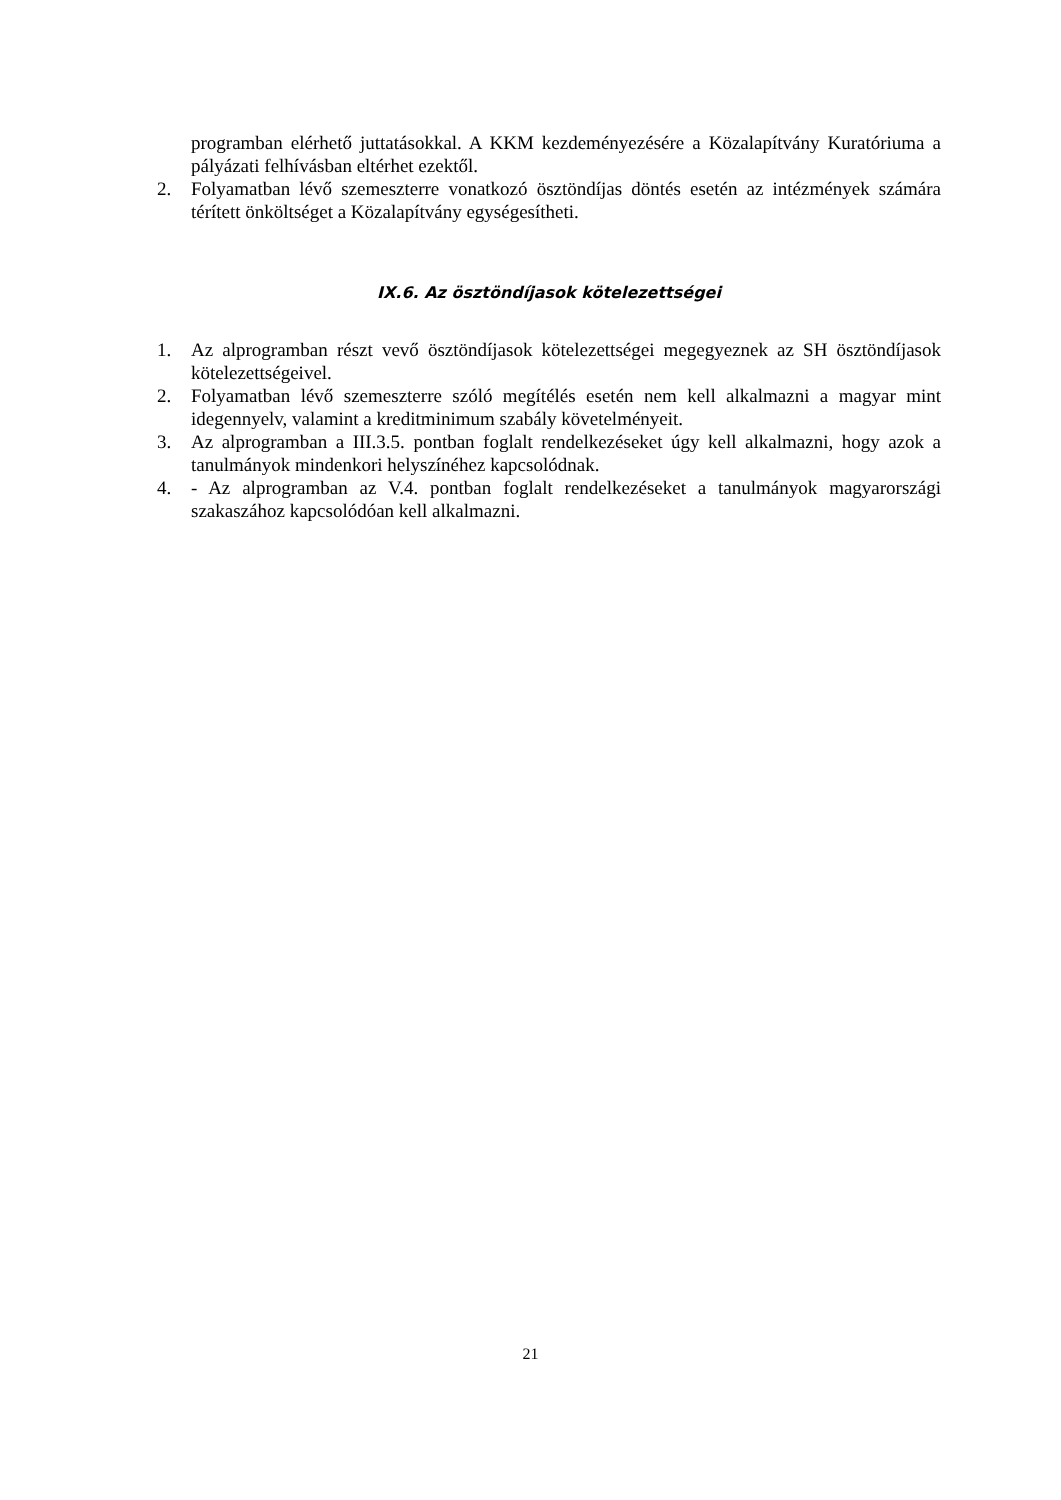programban elérhető juttatásokkal. A KKM kezdeményezésére a Közalapítvány Kuratóriuma a pályázati felhívásban eltérhet ezektől.
2. Folyamatban lévő szemeszterre vonatkozó ösztöndíjas döntés esetén az intézmények számára térített önköltséget a Közalapítvány egységesítheti.
IX.6. Az ösztöndíjasok kötelezettségei
1. Az alprogramban részt vevő ösztöndíjasok kötelezettségei megegyeznek az SH ösztöndíjasok kötelezettségeivel.
2. Folyamatban lévő szemeszterre szóló megítélés esetén nem kell alkalmazni a magyar mint idegennyelv, valamint a kreditminimum szabály követelményeit.
3. Az alprogramban a III.3.5. pontban foglalt rendelkezéseket úgy kell alkalmazni, hogy azok a tanulmányok mindenkori helyszínéhez kapcsolódnak.
4. - Az alprogramban az V.4. pontban foglalt rendelkezéseket a tanulmányok magyarországi szakaszához kapcsolódóan kell alkalmazni.
21